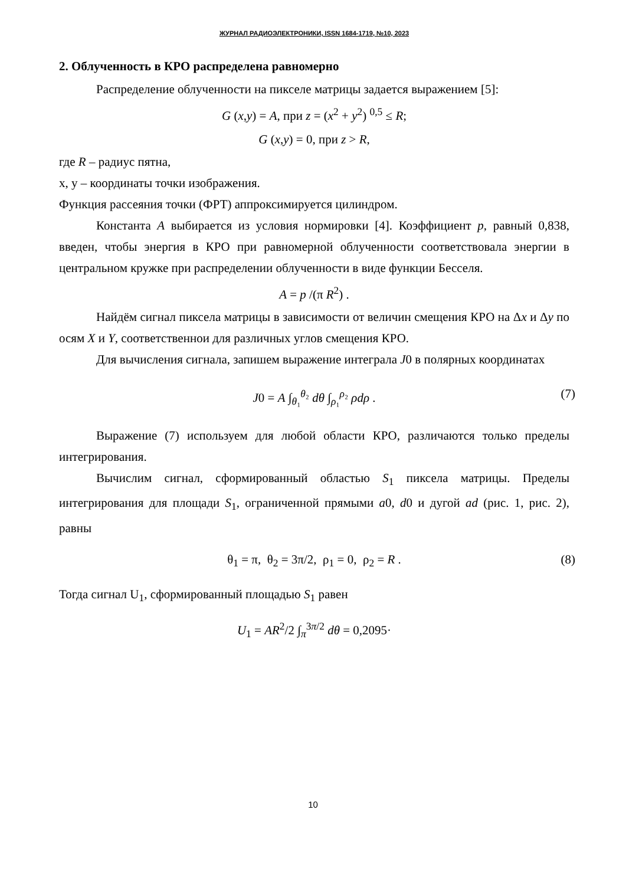ЖУРНАЛ РАДИОЭЛЕКТРОНИКИ, ISSN 1684-1719, №10, 2023
2. Облученность в КРО распределена равномерно
Распределение облученности на пикселе матрицы задается выражением [5]:
G (x,y) = A, при z = (x<sup>2</sup> + y<sup>2</sup>) <sup>0,5</sup> ≤ R;
G (x,y) = 0, при z > R,
где R – радиус пятна,
x, y – координаты точки изображения.
Функция рассеяния точки (ФРТ) аппроксимируется цилиндром.
Константа A выбирается из условия нормировки [4]. Коэффициент p, равный 0,838, введен, чтобы энергия в КРО при равномерной облученности соответствовала энергии в центральном кружке при распределении облученности в виде функции Бесселя.
A = p /(π R<sup>2</sup>) .
Найдём сигнал пиксела матрицы в зависимости от величин смещения КРО на Δx и Δy по осям X и Y, соответственнои для различных углов смещения КРО.
Для вычисления сигнала, запишем выражение интеграла J0 в полярных координатах
J0 = A ∫<sub>θ₁</sub><sup>θ₂</sup> dθ ∫<sub>ρ₁</sub><sup>ρ₂</sup> ρdρ . (7)
Выражение (7) используем для любой области КРО, различаются только пределы интегрирования.
Вычислим сигнал, сформированный областью S<sub>1</sub> пиксела матрицы. Пределы интегрирования для площади S<sub>1</sub>, ограниченной прямыми a0, d0 и дугой ad (рис. 1, рис. 2), равны
θ<sub>1</sub> = π, θ<sub>2</sub> = 3π/2, ρ<sub>1</sub> = 0, ρ<sub>2</sub> = R . (8)
Тогда сигнал U<sub>1</sub>, сформированный площадью S<sub>1</sub> равен
U<sub>1</sub> = AR<sup>2</sup>/2 ∫<sub>π</sub><sup>3π/2</sup> dθ = 0,2095·
10